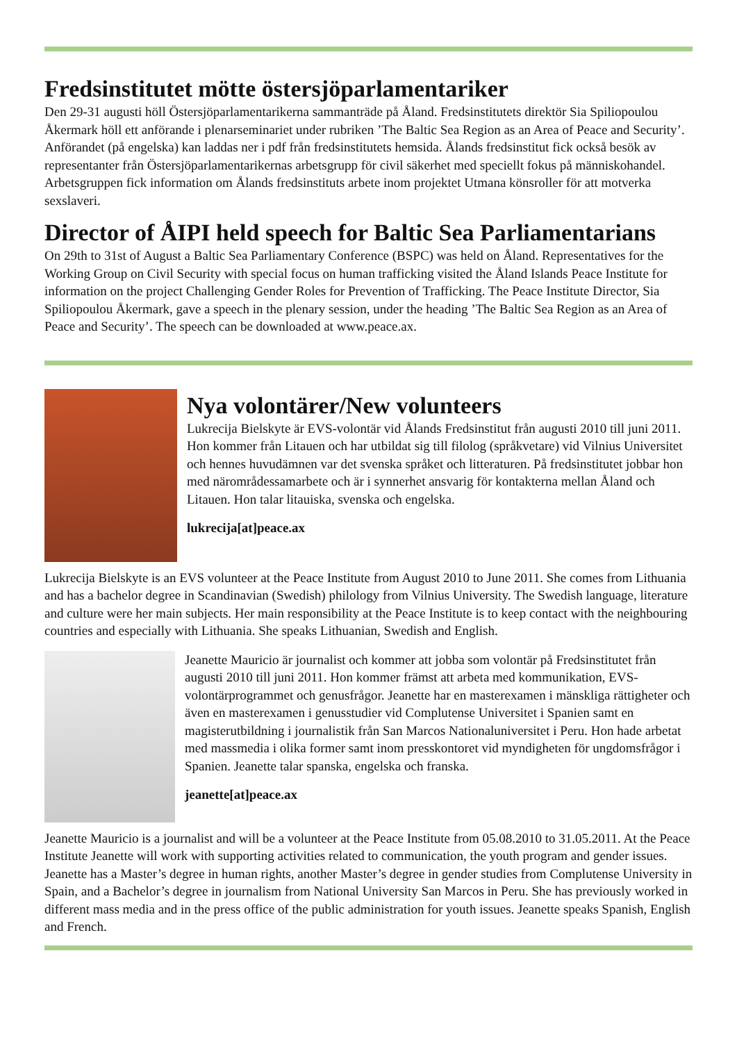Fredsinstitutet mötte östersjöparlamentariker
Den 29-31 augusti höll Östersjöparlamentarikerna sammanträde på Åland. Fredsinstitutets direktör Sia Spiliopoulou Åkermark höll ett anförande i plenarseminariet under rubriken ’The Baltic Sea Region as an Area of Peace and Security’. Anförandet (på engelska) kan laddas ner i pdf från fredsinstitutets hemsida. Ålands fredsinstitut fick också besök av representanter från Östersjöparlamentarikernas arbetsgrupp för civil säkerhet med speciellt fokus på människohandel. Arbetsgruppen fick information om Ålands fredsinstituts arbete inom projektet Utmana könsroller för att motverka sexslaveri.
Director of ÅIPI held speech for Baltic Sea Parliamentarians
On 29th to 31st of August a Baltic Sea Parliamentary Conference (BSPC) was held on Åland. Representatives for the Working Group on Civil Security with special focus on human trafficking visited the Åland Islands Peace Institute for information on the project Challenging Gender Roles for Prevention of Trafficking. The Peace Institute Director, Sia Spiliopoulou Åkermark, gave a speech in the plenary session, under the heading ’The Baltic Sea Region as an Area of Peace and Security’. The speech can be downloaded at www.peace.ax.
Nya volontärer/New volunteers
Lukrecija Bielskyte är EVS-volontär vid Ålands Fredsinstitut från augusti 2010 till juni 2011. Hon kommer från Litauen och har utbildat sig till filolog (språkvetare) vid Vilnius Universitet och hennes huvudämnen var det svenska språket och litteraturen. På fredsinstitutet jobbar hon med närområdessamarbete och är i synnerhet ansvarig för kontakterna mellan Åland och Litauen. Hon talar litauiska, svenska och engelska.
lukrecija[at]peace.ax
Lukrecija Bielskyte is an EVS volunteer at the Peace Institute from August 2010 to June 2011. She comes from Lithuania and has a bachelor degree in Scandinavian (Swedish) philology from Vilnius University. The Swedish language, literature and culture were her main subjects. Her main responsibility at the Peace Institute is to keep contact with the neighbouring countries and especially with Lithuania. She speaks Lithuanian, Swedish and English.
Jeanette Mauricio är journalist och kommer att jobba som volontär på Fredsinstitutet från augusti 2010 till juni 2011. Hon kommer främst att arbeta med kommunikation, EVS-volontärprogrammet och genusfrågor. Jeanette har en masterexamen i mänskliga rättigheter och även en masterexamen i genusstudier vid Complutense Universitet i Spanien samt en magisterutbildning i journalistik från San Marcos Nationaluniversitet i Peru. Hon hade arbetat med massmedia i olika former samt inom presskontoret vid myndigheten för ungdomsfrågor i Spanien. Jeanette talar spanska, engelska och franska.
jeanette[at]peace.ax
Jeanette Mauricio is a journalist and will be a volunteer at the Peace Institute from 05.08.2010 to 31.05.2011. At the Peace Institute Jeanette will work with supporting activities related to communication, the youth program and gender issues. Jeanette has a Master’s degree in human rights, another Master’s degree in gender studies from Complutense University in Spain, and a Bachelor’s degree in journalism from National University San Marcos in Peru. She has previously worked in different mass media and in the press office of the public administration for youth issues. Jeanette speaks Spanish, English and French.